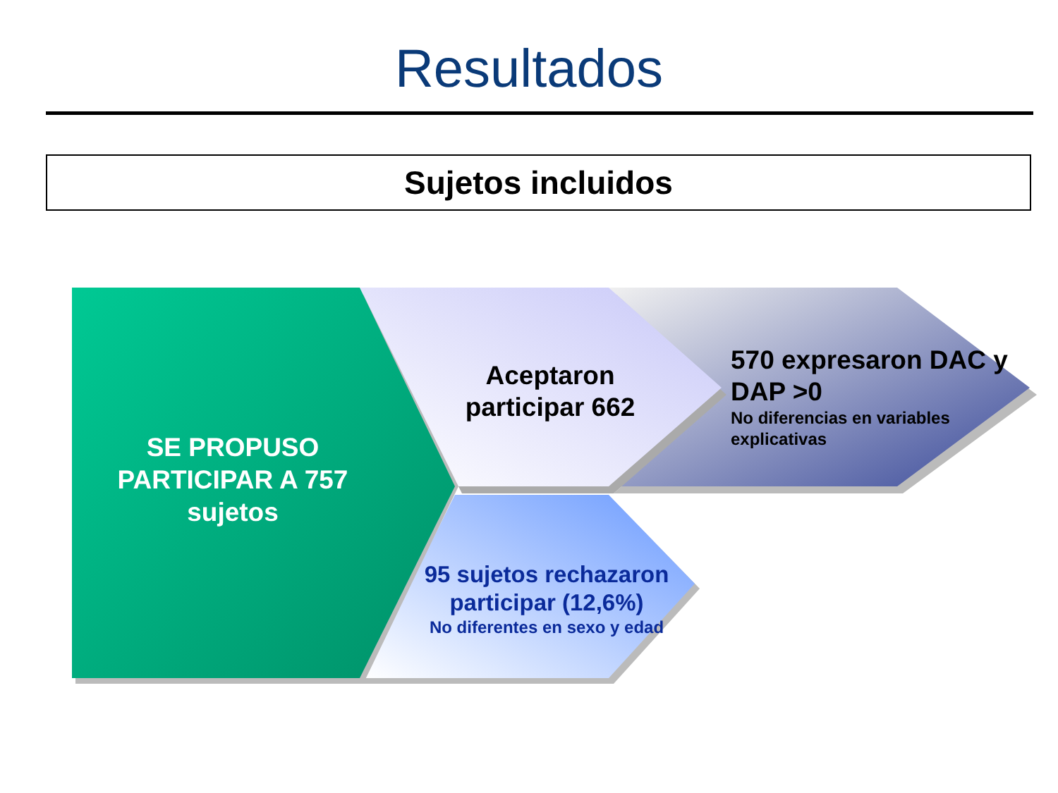Resultados
Sujetos incluidos
SE PROPUSO PARTICIPAR A 757 sujetos
Aceptaron participar 662
570 expresaron DAC y DAP >0
No diferencias en variables explicativas
95 sujetos rechazaron participar (12,6%)
No diferentes en sexo y edad